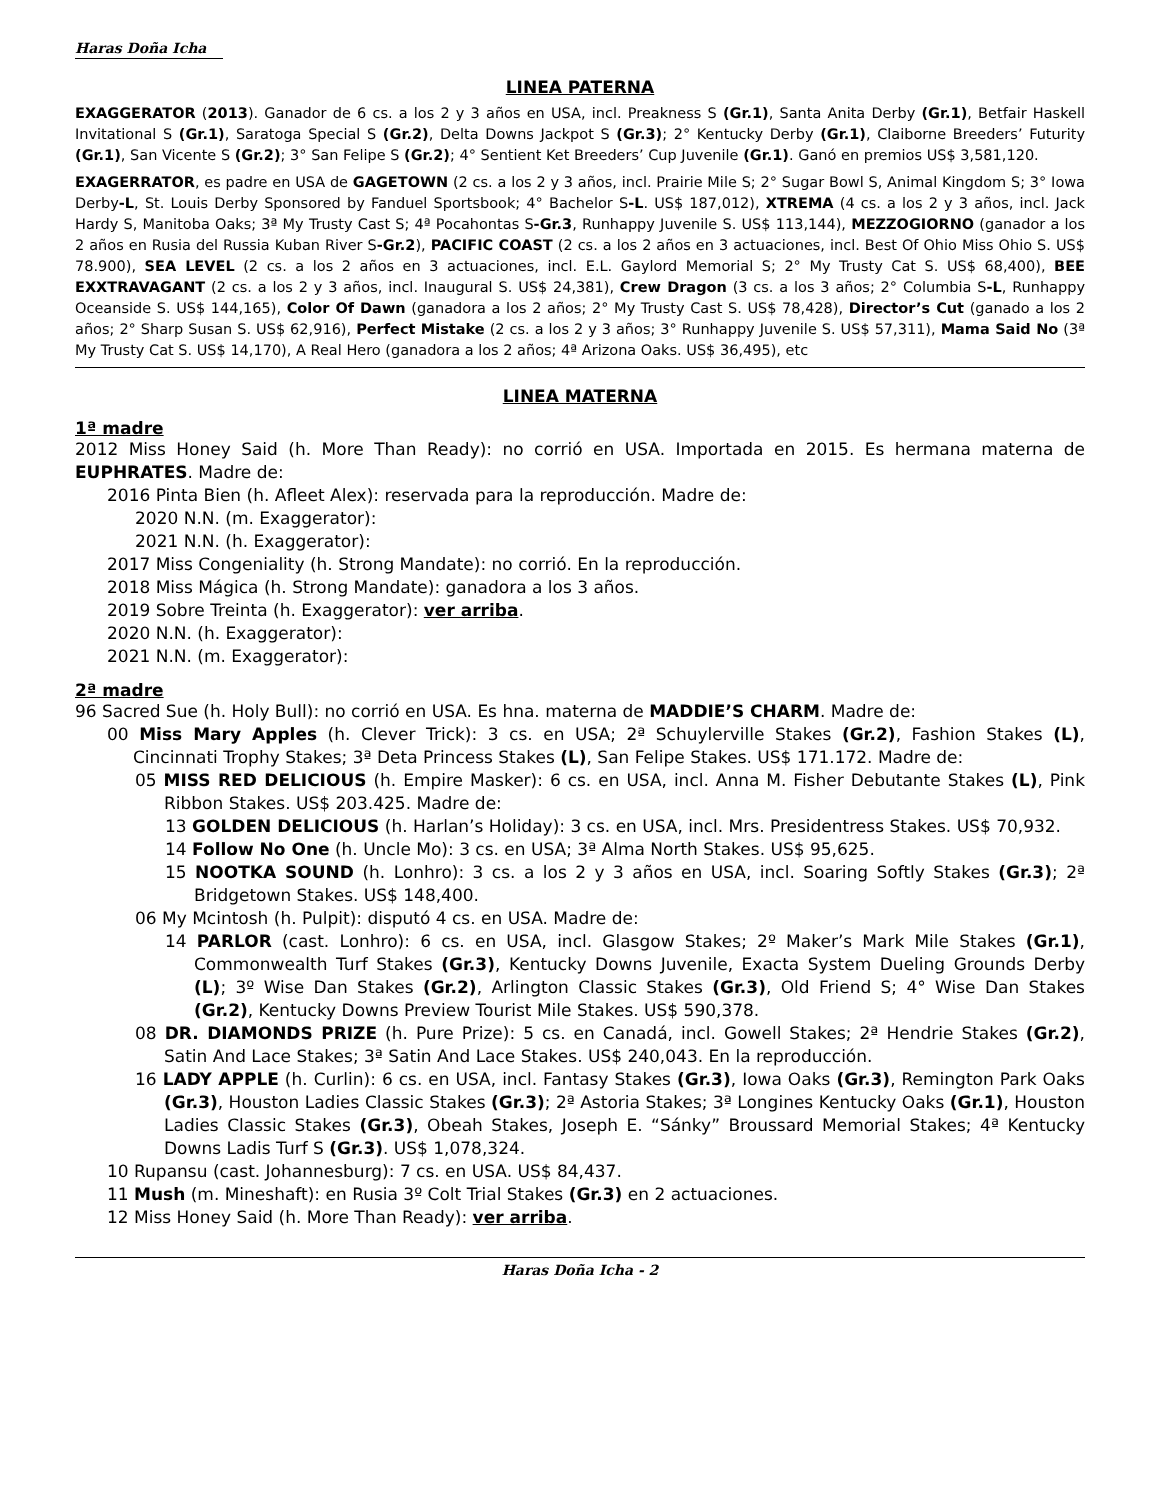Haras Doña Icha
LINEA PATERNA
EXAGGERATOR (2013). Ganador de 6 cs. a los 2 y 3 años en USA, incl. Preakness S (Gr.1), Santa Anita Derby (Gr.1), Betfair Haskell Invitational S (Gr.1), Saratoga Special S (Gr.2), Delta Downs Jackpot S (Gr.3); 2° Kentucky Derby (Gr.1), Claiborne Breeders’ Futurity (Gr.1), San Vicente S (Gr.2); 3° San Felipe S (Gr.2); 4° Sentient Ket Breeders’ Cup Juvenile (Gr.1). Ganó en premios US$ 3,581,120.
EXAGERRATOR, es padre en USA de GAGETOWN (2 cs. a los 2 y 3 años, incl. Prairie Mile S; 2° Sugar Bowl S, Animal Kingdom S; 3° Iowa Derby-L, St. Louis Derby Sponsored by Fanduel Sportsbook; 4° Bachelor S-L. US$ 187,012), XTREMA (4 cs. a los 2 y 3 años, incl. Jack Hardy S, Manitoba Oaks; 3ª My Trusty Cast S; 4ª Pocahontas S-Gr.3, Runhappy Juvenile S. US$ 113,144), MEZZOGIORNO (ganador a los 2 años en Rusia del Russia Kuban River S-Gr.2), PACIFIC COAST (2 cs. a los 2 años en 3 actuaciones, incl. Best Of Ohio Miss Ohio S. US$ 78.900), SEA LEVEL (2 cs. a los 2 años en 3 actuaciones, incl. E.L. Gaylord Memorial S; 2° My Trusty Cat S. US$ 68,400), BEE EXXTRAVAGANT (2 cs. a los 2 y 3 años, incl. Inaugural S. US$ 24,381), Crew Dragon (3 cs. a los 3 años; 2° Columbia S-L, Runhappy Oceanside S. US$ 144,165), Color Of Dawn (ganadora a los 2 años; 2° My Trusty Cast S. US$ 78,428), Director’s Cut (ganado a los 2 años; 2° Sharp Susan S. US$ 62,916), Perfect Mistake (2 cs. a los 2 y 3 años; 3° Runhappy Juvenile S. US$ 57,311), Mama Said No (3ª My Trusty Cat S. US$ 14,170), A Real Hero (ganadora a los 2 años; 4ª Arizona Oaks. US$ 36,495), etc
LINEA MATERNA
1ª madre
2012 Miss Honey Said (h. More Than Ready): no corrió en USA. Importada en 2015. Es hermana materna de EUPHRATES. Madre de:
2016 Pinta Bien (h. Afleet Alex): reservada para la reproducción. Madre de:
2020 N.N. (m. Exaggerator):
2021 N.N. (h. Exaggerator):
2017 Miss Congeniality (h. Strong Mandate): no corrió. En la reproducción.
2018 Miss Mágica (h. Strong Mandate): ganadora a los 3 años.
2019 Sobre Treinta (h. Exaggerator): ver arriba.
2020 N.N. (h. Exaggerator):
2021 N.N. (m. Exaggerator):
2ª madre
96 Sacred Sue (h. Holy Bull): no corrió en USA. Es hna. materna de MADDIE’S CHARM. Madre de:
00 Miss Mary Apples (h. Clever Trick): 3 cs. en USA; 2ª Schuylerville Stakes (Gr.2), Fashion Stakes (L), Cincinnati Trophy Stakes; 3ª Deta Princess Stakes (L), San Felipe Stakes. US$ 171.172. Madre de:
05 MISS RED DELICIOUS (h. Empire Masker): 6 cs. en USA, incl. Anna M. Fisher Debutante Stakes (L), Pink Ribbon Stakes. US$ 203.425. Madre de:
13 GOLDEN DELICIOUS (h. Harlan’s Holiday): 3 cs. en USA, incl. Mrs. Presidentress Stakes. US$ 70,932.
14 Follow No One (h. Uncle Mo): 3 cs. en USA; 3ª Alma North Stakes. US$ 95,625.
15 NOOTKA SOUND (h. Lonhro): 3 cs. a los 2 y 3 años en USA, incl. Soaring Softly Stakes (Gr.3); 2ª Bridgetown Stakes. US$ 148,400.
06 My Mcintosh (h. Pulpit): disputó 4 cs. en USA. Madre de:
14 PARLOR (cast. Lonhro): 6 cs. en USA, incl. Glasgow Stakes; 2º Maker’s Mark Mile Stakes (Gr.1), Commonwealth Turf Stakes (Gr.3), Kentucky Downs Juvenile, Exacta System Dueling Grounds Derby (L); 3º Wise Dan Stakes (Gr.2), Arlington Classic Stakes (Gr.3), Old Friend S; 4° Wise Dan Stakes (Gr.2), Kentucky Downs Preview Tourist Mile Stakes. US$ 590,378.
08 DR. DIAMONDS PRIZE (h. Pure Prize): 5 cs. en Canadá, incl. Gowell Stakes; 2ª Hendrie Stakes (Gr.2), Satin And Lace Stakes; 3ª Satin And Lace Stakes. US$ 240,043. En la reproducción.
16 LADY APPLE (h. Curlin): 6 cs. en USA, incl. Fantasy Stakes (Gr.3), Iowa Oaks (Gr.3), Remington Park Oaks (Gr.3), Houston Ladies Classic Stakes (Gr.3); 2ª Astoria Stakes; 3ª Longines Kentucky Oaks (Gr.1), Houston Ladies Classic Stakes (Gr.3), Obeah Stakes, Joseph E. “Sánky” Broussard Memorial Stakes; 4ª Kentucky Downs Ladis Turf S (Gr.3). US$ 1,078,324.
10 Rupansu (cast. Johannesburg): 7 cs. en USA. US$ 84,437.
11 Mush (m. Mineshaft): en Rusia 3º Colt Trial Stakes (Gr.3) en 2 actuaciones.
12 Miss Honey Said (h. More Than Ready): ver arriba.
Haras Doña Icha - 2